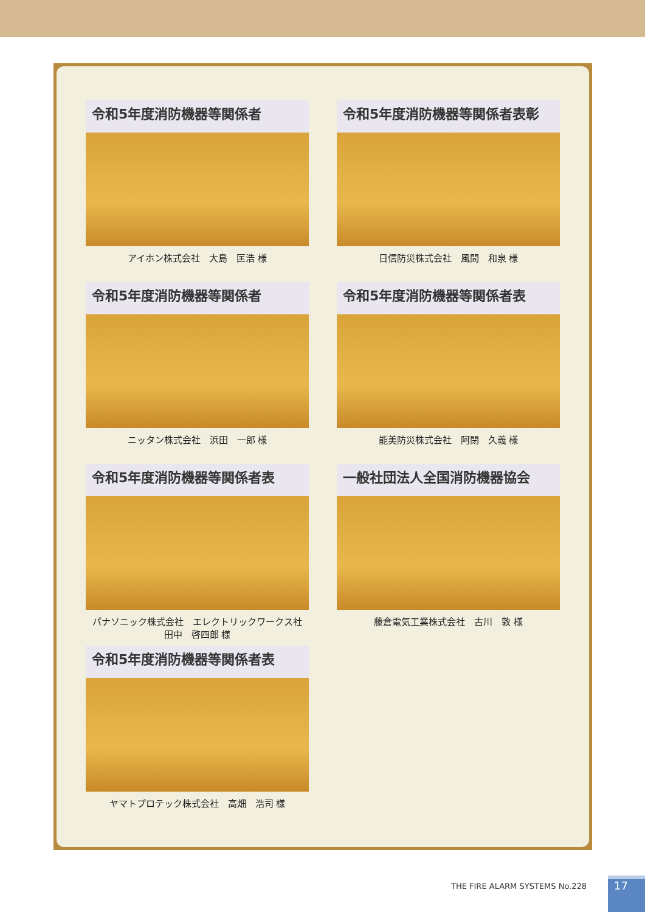令和5年度消防機器等関係者
アイホン株式会社　大島　匡浩 様
令和5年度消防機器等関係者表彰
日信防災株式会社　風間　和泉 様
令和5年度消防機器等関係者
ニッタン株式会社　浜田　一郎 様
令和5年度消防機器等関係者表
能美防災株式会社　阿閉　久義 様
令和5年度消防機器等関係者表
パナソニック株式会社　エレクトリックワークス社
田中　啓四郎 様
一般社団法人全国消防機器協会
藤倉電気工業株式会社　古川　敦 様
令和5年度消防機器等関係者表
ヤマトプロテック株式会社　高畑　浩司 様
THE FIRE ALARM SYSTEMS No.228 17